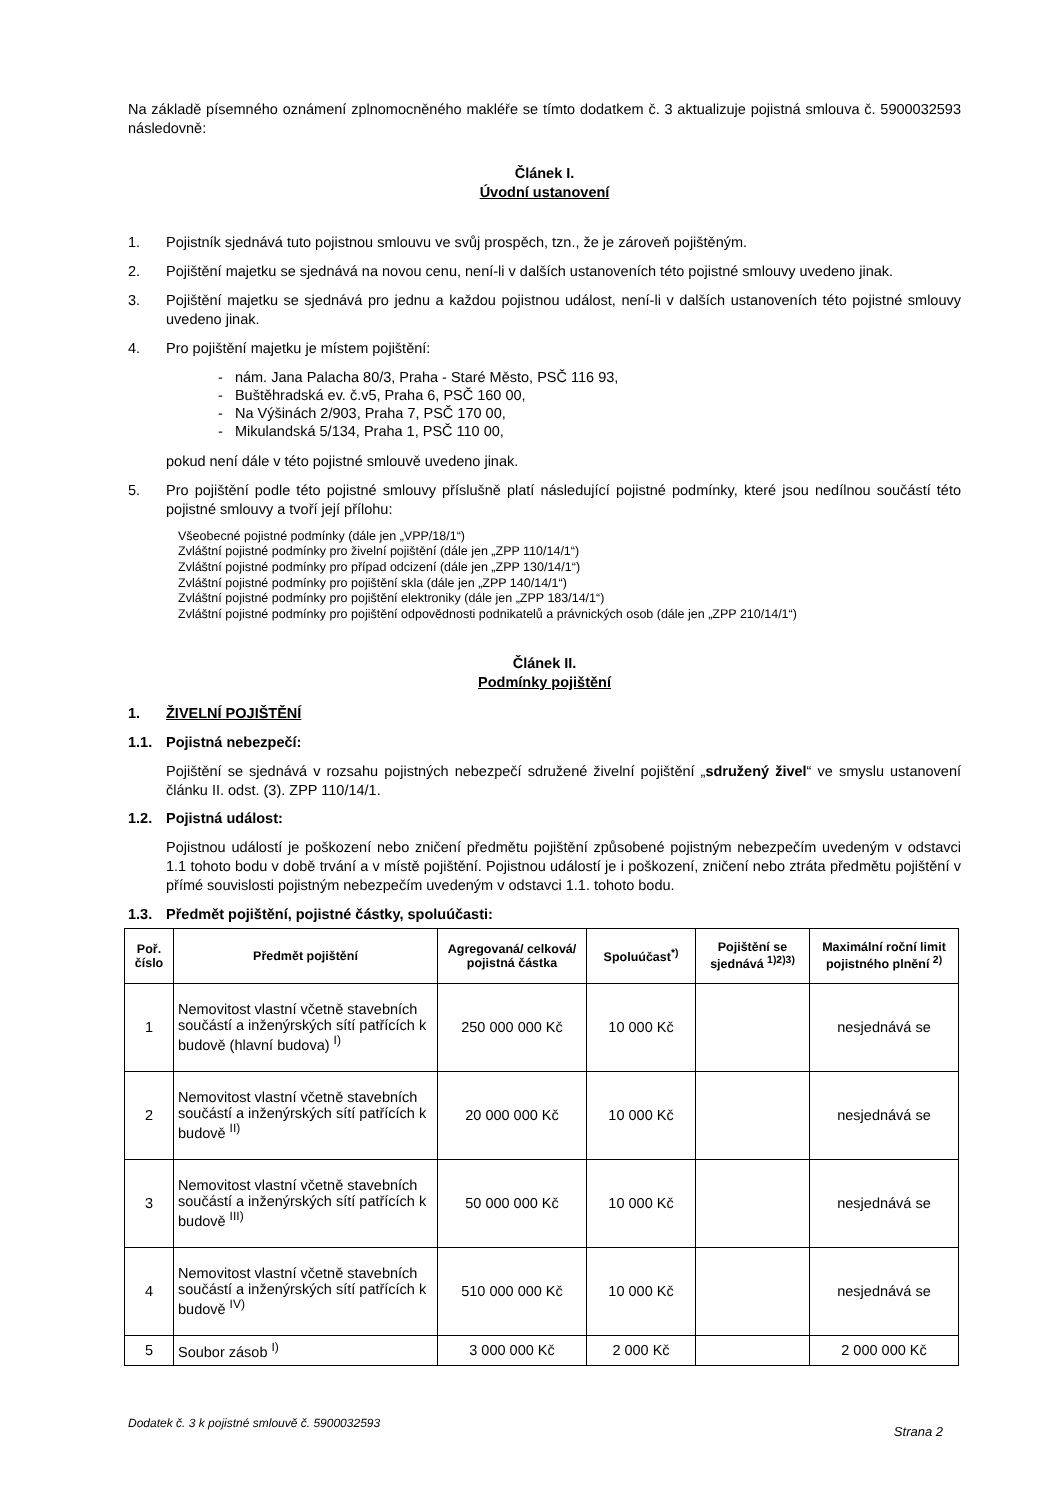Na základě písemného oznámení zplnomocněného makléře se tímto dodatkem č. 3 aktualizuje pojistná smlouva č. 5900032593 následovně:
Článek I.
Úvodní ustanovení
1. Pojistník sjednává tuto pojistnou smlouvu ve svůj prospěch, tzn., že je zároveň pojištěným.
2. Pojištění majetku se sjednává na novou cenu, není-li v dalších ustanoveních této pojistné smlouvy uvedeno jinak.
3. Pojištění majetku se sjednává pro jednu a každou pojistnou událost, není-li v dalších ustanoveních této pojistné smlouvy uvedeno jinak.
4. Pro pojištění majetku je místem pojištění:
- nám. Jana Palacha 80/3, Praha - Staré Město, PSČ 116 93,
- Buštěhradská ev. č.v5, Praha 6, PSČ 160 00,
- Na Výšinách 2/903, Praha 7, PSČ 170 00,
- Mikulandská 5/134, Praha 1, PSČ 110 00,
pokud není dále v této pojistné smlouvě uvedeno jinak.
5. Pro pojištění podle této pojistné smlouvy příslušně platí následující pojistné podmínky, které jsou nedílnou součástí této pojistné smlouvy a tvoří její přílohu:
Všeobecné pojistné podmínky (dále jen „VPP/18/1“)
Zvláštní pojistné podmínky pro živelní pojištění (dále jen „ZPP 110/14/1“)
Zvláštní pojistné podmínky pro případ odcizení (dále jen „ZPP 130/14/1“)
Zvláštní pojistné podmínky pro pojištění skla (dále jen „ZPP 140/14/1“)
Zvláštní pojistné podmínky pro pojištění elektroniky (dále jen „ZPP 183/14/1“)
Zvláštní pojistné podmínky pro pojištění odpovědnosti podnikatelů a právnických osob (dále jen „ZPP 210/14/1“)
Článek II.
Podmínky pojištění
1. ŽIVELNÍ POJIŠTĚNÍ
1.1. Pojistná nebezpečí:
Pojištění se sjednává v rozsahu pojistných nebezpečí sdružené živelní pojištění „sdružený živel“ ve smyslu ustanovení článku II. odst. (3). ZPP 110/14/1.
1.2. Pojistná událost:
Pojistnou událostí je poškození nebo zničení předmětu pojištění způsobené pojistným nebezpečím uvedeným v odstavci 1.1 tohoto bodu v době trvání a v místě pojištění. Pojistnou událostí je i poškození, zničení nebo ztráta předmětu pojištění v přímé souvislosti pojistným nebezpečím uvedeným v odstavci 1.1. tohoto bodu.
1.3. Předmět pojištění, pojistné částky, spoluúčasti:
| Poř. číslo | Předmět pojištění | Agregovaná/ celková/ pojistná částka | Spoluúčast<sup>*)</sup> | Pojištění se sjednává <sup>1)2)3)</sup> | Maximální roční limit pojistného plnění <sup>2)</sup> |
| --- | --- | --- | --- | --- | --- |
| 1 | Nemovitost vlastní včetně stavebních součástí a inženýrských sítí patřících k budově (hlavní budova) <sup>I)</sup> | 250 000 000 Kč | 10 000 Kč | | nesjednává se |
| 2 | Nemovitost vlastní včetně stavebních součástí a inženýrských sítí patřících k budově <sup>II)</sup> | 20 000 000 Kč | 10 000 Kč | | nesjednává se |
| 3 | Nemovitost vlastní včetně stavebních součástí a inženýrských sítí patřících k budově <sup>III)</sup> | 50 000 000 Kč | 10 000 Kč | | nesjednává se |
| 4 | Nemovitost vlastní včetně stavebních součástí a inženýrských sítí patřících k budově <sup>IV)</sup> | 510 000 000 Kč | 10 000 Kč | | nesjednává se |
| 5 | Soubor zásob <sup>I)</sup> | 3 000 000 Kč | 2 000 Kč | | 2 000 000 Kč |
Dodatek č. 3 k pojistné smlouvě č. 5900032593 Strana 2